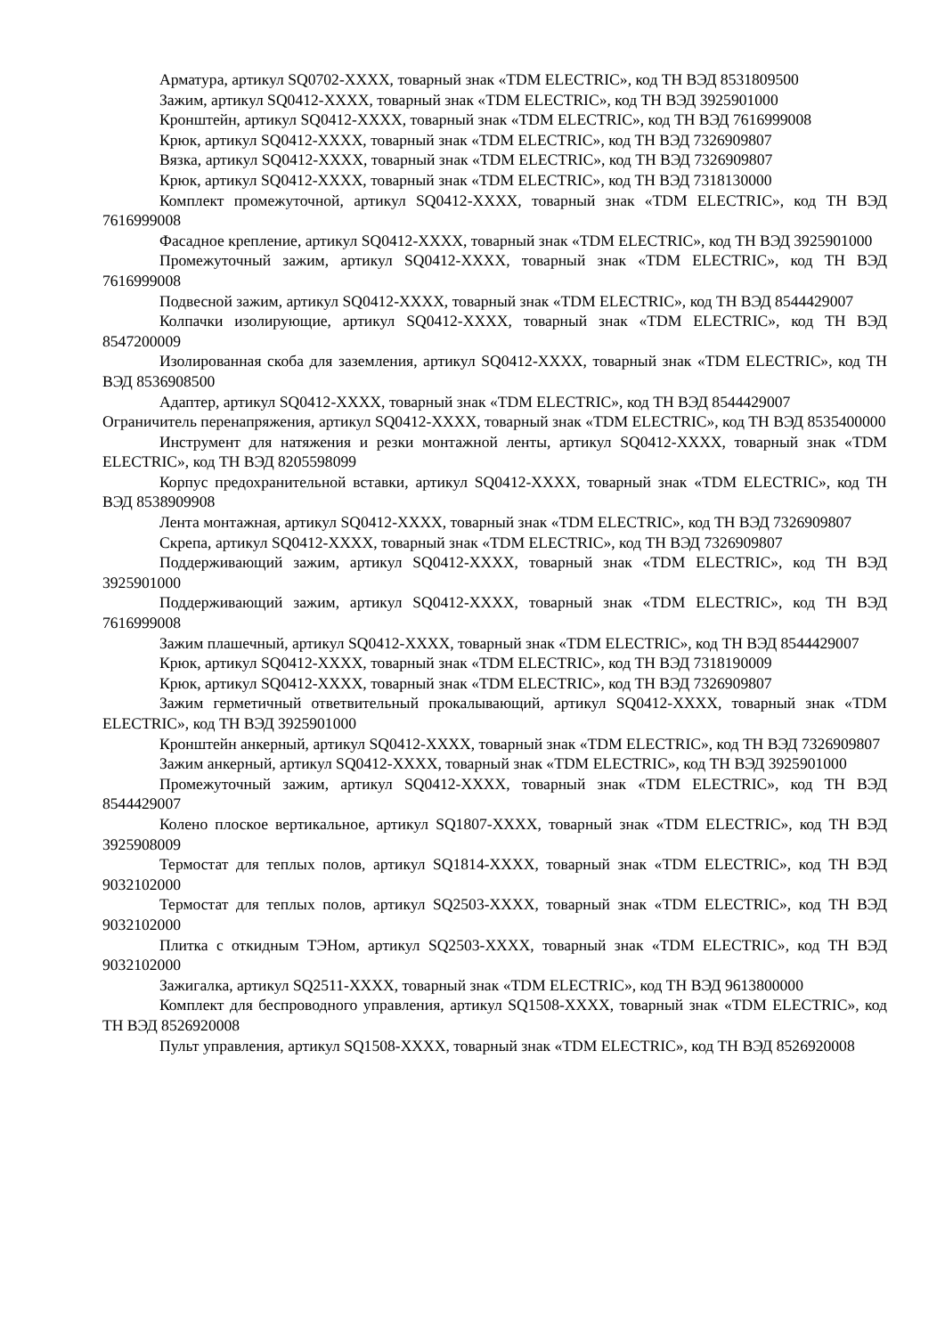Арматура, артикул SQ0702-XXXX, товарный знак «TDM ELECTRIC», код ТН ВЭД 8531809500
Зажим, артикул SQ0412-XXXX, товарный знак «TDM ELECTRIC», код ТН ВЭД 3925901000
Кронштейн, артикул SQ0412-XXXX, товарный знак «TDM ELECTRIC», код ТН ВЭД 7616999008
Крюк, артикул SQ0412-XXXX, товарный знак «TDM ELECTRIC», код ТН ВЭД 7326909807
Вязка, артикул SQ0412-XXXX, товарный знак «TDM ELECTRIC», код ТН ВЭД 7326909807
Крюк, артикул SQ0412-XXXX, товарный знак «TDM ELECTRIC», код ТН ВЭД 7318130000
Комплект промежуточной, артикул SQ0412-XXXX, товарный знак «TDM ELECTRIC», код ТН ВЭД 7616999008
Фасадное крепление, артикул SQ0412-XXXX, товарный знак «TDM ELECTRIC», код ТН ВЭД 3925901000
Промежуточный зажим, артикул SQ0412-XXXX, товарный знак «TDM ELECTRIC», код ТН ВЭД 7616999008
Подвесной зажим, артикул SQ0412-XXXX, товарный знак «TDM ELECTRIC», код ТН ВЭД 8544429007
Колпачки изолирующие, артикул SQ0412-XXXX, товарный знак «TDM ELECTRIC», код ТН ВЭД 8547200009
Изолированная скоба для заземления, артикул SQ0412-XXXX, товарный знак «TDM ELECTRIC», код ТН ВЭД 8536908500
Адаптер, артикул SQ0412-XXXX, товарный знак «TDM ELECTRIC», код ТН ВЭД 8544429007
Ограничитель перенапряжения, артикул SQ0412-XXXX, товарный знак «TDM ELECTRIC», код ТН ВЭД 8535400000
Инструмент для натяжения и резки монтажной ленты, артикул SQ0412-XXXX, товарный знак «TDM ELECTRIC», код ТН ВЭД 8205598099
Корпус предохранительной вставки, артикул SQ0412-XXXX, товарный знак «TDM ELECTRIC», код ТН ВЭД 8538909908
Лента монтажная, артикул SQ0412-XXXX, товарный знак «TDM ELECTRIC», код ТН ВЭД 7326909807
Скрепа, артикул SQ0412-XXXX, товарный знак «TDM ELECTRIC», код ТН ВЭД 7326909807
Поддерживающий зажим, артикул SQ0412-XXXX, товарный знак «TDM ELECTRIC», код ТН ВЭД 3925901000
Поддерживающий зажим, артикул SQ0412-XXXX, товарный знак «TDM ELECTRIC», код ТН ВЭД 7616999008
Зажим плашечный, артикул SQ0412-XXXX, товарный знак «TDM ELECTRIC», код ТН ВЭД 8544429007
Крюк, артикул SQ0412-XXXX, товарный знак «TDM ELECTRIC», код ТН ВЭД 7318190009
Крюк, артикул SQ0412-XXXX, товарный знак «TDM ELECTRIC», код ТН ВЭД 7326909807
Зажим герметичный ответвительный прокалывающий, артикул SQ0412-XXXX, товарный знак «TDM ELECTRIC», код ТН ВЭД 3925901000
Кронштейн анкерный, артикул SQ0412-XXXX, товарный знак «TDM ELECTRIC», код ТН ВЭД 7326909807
Зажим анкерный, артикул SQ0412-XXXX, товарный знак «TDM ELECTRIC», код ТН ВЭД 3925901000
Промежуточный зажим, артикул SQ0412-XXXX, товарный знак «TDM ELECTRIC», код ТН ВЭД 8544429007
Колено плоское вертикальное, артикул SQ1807-XXXX, товарный знак «TDM ELECTRIC», код ТН ВЭД 3925908009
Термостат для теплых полов, артикул SQ1814-XXXX, товарный знак «TDM ELECTRIC», код ТН ВЭД 9032102000
Термостат для теплых полов, артикул SQ2503-XXXX, товарный знак «TDM ELECTRIC», код ТН ВЭД 9032102000
Плитка с откидным ТЭНом, артикул SQ2503-XXXX, товарный знак «TDM ELECTRIC», код ТН ВЭД 9032102000
Зажигалка, артикул SQ2511-XXXX, товарный знак «TDM ELECTRIC», код ТН ВЭД 9613800000
Комплект для беспроводного управления, артикул SQ1508-XXXX, товарный знак «TDM ELECTRIC», код ТН ВЭД 8526920008
Пульт управления, артикул SQ1508-XXXX, товарный знак «TDM ELECTRIC», код ТН ВЭД 8526920008